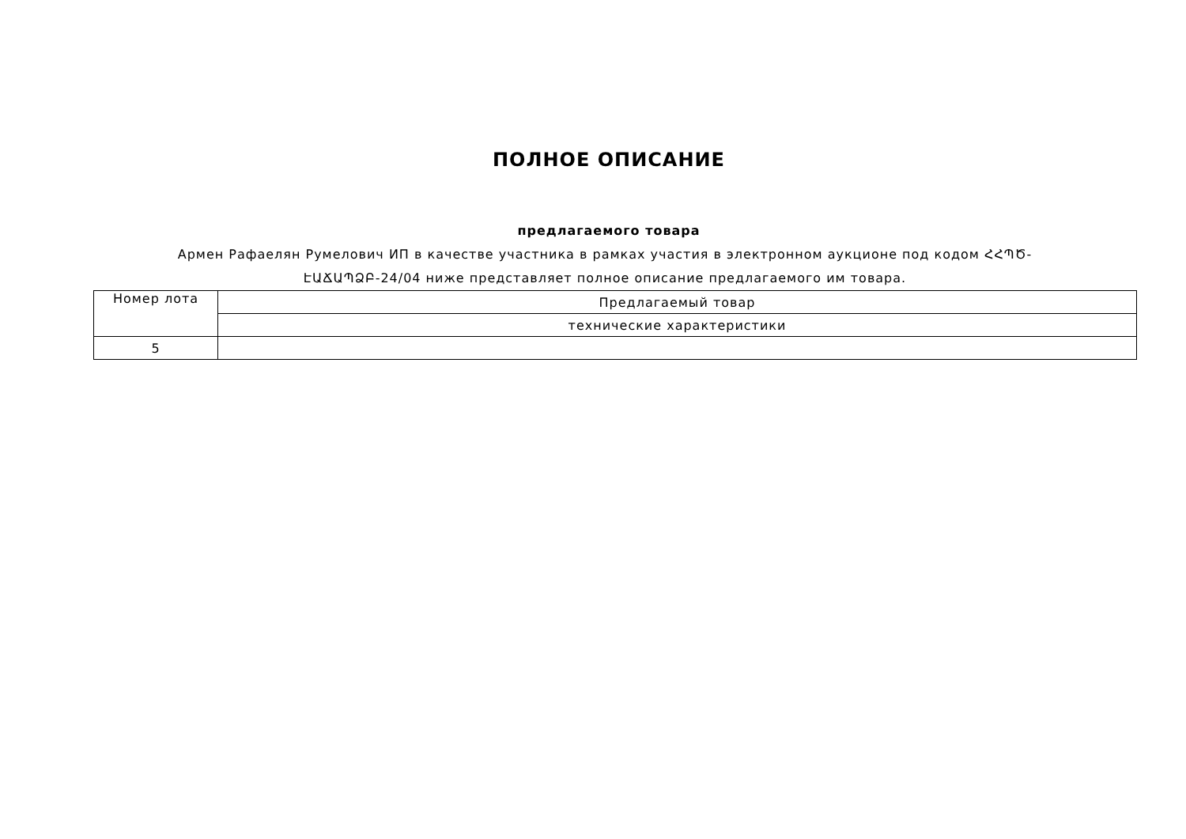ПОЛНОЕ ОПИСАНИЕ
предлагаемого товара
Армен Рафаелян Румелович ИП в качестве участника в рамках участия в электронном аукционе под кодом ՀՀՊԾ-ԷԱՃԱՊՁԲ-24/04 ниже представляет полное описание предлагаемого им товара.
| Номер лота | Предлагаемый товар |
| | технические характеристики |
| 5 | |